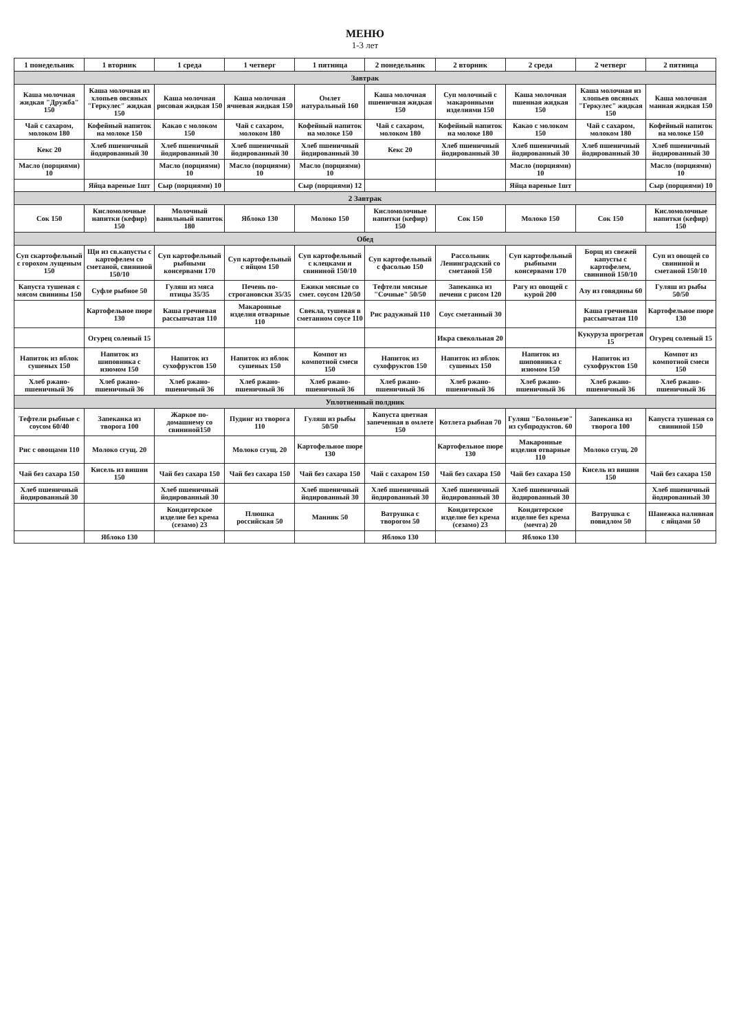МЕНЮ
1-3 лет
| 1 понедельник | 1 вторник | 1 среда | 1 четверг | 1 пятница | 2 понедельник | 2 вторник | 2 среда | 2 четверг | 2 пятница |
| --- | --- | --- | --- | --- | --- | --- | --- | --- | --- |
| Завтрак | | | | | | | | | |
| Каша молочная жидкая "Дружба" 150 | Каша молочная из хлопьев овсяных "Геркулес" жидкая 150 | Каша молочная рисовая жидкая 150 | Каша молочная ячневая жидкая 150 | Омлет натуральный 160 | Каша молочная пшеничная жидкая 150 | Суп молочный с макаронными изделиями 150 | Каша молочная пшенная жидкая 150 | Каша молочная из хлопьев овсяных "Геркулес" жидкая 150 | Каша молочная манная жидкая 150 |
| Чай с сахаром, молоком 180 | Кофейный напиток на молоке 150 | Какао с молоком 150 | Чай с сахаром, молоком 180 | Кофейный напиток на молоке 150 | Чай с сахаром, молоком 180 | Кофейный напиток на молоке 180 | Какао с молоком 150 | Чай с сахаром, молоком 180 | Кофейный напиток на молоке 150 |
| Кекс 20 | Хлеб пшеничный йодированный 30 | Хлеб пшеничный йодированный 30 | Хлеб пшеничный йодированный 30 | Хлеб пшеничный йодированный 30 | Кекс 20 | Хлеб пшеничный йодированный 30 | Хлеб пшеничный йодированный 30 | Хлеб пшеничный йодированный 30 | Хлеб пшеничный йодированный 30 |
| Масло (порциями) 10 | | Масло (порциями) 10 | Масло (порциями) 10 | Масло (порциями) 10 | | | Масло (порциями) 10 | | Масло (порциями) 10 |
| | Яйца вареные 1шт | Сыр (порциями) 10 | | Сыр (порциями) 12 | | | Яйца вареные 1шт | | Сыр (порциями) 10 |
| 2 Завтрак | | | | | | | | | |
| Сок 150 | Кисломолочные напитки (кефир) 150 | Молочный ванильный напиток 180 | Яблоко 130 | Молоко 150 | Кисломолочные напитки (кефир) 150 | Сок 150 | Молоко 150 | Сок 150 | Кисломолочные напитки (кефир) 150 |
| Обед | | | | | | | | | |
| Суп скартофельный с горохом лущеным 150 | Щи из св.капусты с картофелем со сметаной, свининой 150/10 | Суп картофельный рыбными консервами 170 | Суп картофельный с яйцом 150 | Суп картофельный с клецками и свининой 150/10 | Суп картофельный с фасолью 150 | Рассольник Ленинградский со сметаной 150 | Суп картофельный рыбными консервами 170 | Борщ из свежей капусты с картофелем, свининой 150/10 | Суп из овощей со свининой и сметаной 150/10 |
| Капуста тушеная с мясом свинины 150 | Суфле рыбное 50 | Гуляш из мяса птицы 35/35 | Печень по-строгановски 35/35 | Ежики мясные со смет. соусом 120/50 | Тефтели мясные "Сочные" 50/50 | Запеканка из печени с рисом 120 | Рагу из овощей с курой 200 | Азу из говядины 60 | Гуляш из рыбы 50/50 |
| | Картофельное пюре 130 | Каша гречневая рассыпчатая 110 | Макаронные изделия отварные 110 | Свекла, тушеная в сметанном соусе 110 | Рис радужный 110 | Соус сметанный 30 | | Каша гречневая рассыпчатая 110 | Картофельное пюре 130 |
| | Огурец соленый 15 | | | | | Икра свекольная 20 | | Кукуруза прогретая 15 | Огурец соленый 15 |
| Напиток из яблок сушеных 150 | Напиток из шиповника с изюмом 150 | Напиток из сухофруктов 150 | Напиток из яблок сушеных 150 | Компот из компотной смеси 150 | Напиток из сухофруктов 150 | Напиток из яблок сушеных 150 | Напиток из шиповника с изюмом 150 | Напиток из сухофруктов 150 | Компот из компотной смеси 150 |
| Хлеб ржано-пшеничный 36 | Хлеб ржано-пшеничный 36 | Хлеб ржано-пшеничный 36 | Хлеб ржано-пшеничный 36 | Хлеб ржано-пшеничный 36 | Хлеб ржано-пшеничный 36 | Хлеб ржано-пшеничный 36 | Хлеб ржано-пшеничный 36 | Хлеб ржано-пшеничный 36 | Хлеб ржано-пшеничный 36 |
| Уплотненный полдник | | | | | | | | | |
| Тефтели рыбные с соусом 60/40 | Запеканка из творога 100 | Жаркое по-домашнему со свининой150 | Пудинг из творога 110 | Гуляш из рыбы 50/50 | Капуста цветная запеченная в омлете 150 | Котлета рыбная 70 | Гуляш "Болоньезе" из субпродуктов. 60 | Запеканка из творога 100 | Капуста тушеная со свининой 150 |
| Рис с овощами 110 | Молоко сгущ. 20 | | Молоко сгущ. 20 | Картофельное пюре 130 | | Картофельное пюре 130 | Макаронные изделия отварные 110 | Молоко сгущ. 20 | |
| Чай без сахара 150 | Кисель из вишни 150 | Чай без сахара 150 | Чай без сахара 150 | Чай без сахара 150 | Чай с сахаром 150 | Чай без сахара 150 | Чай без сахара 150 | Кисель из вишни 150 | Чай без сахара 150 |
| Хлеб пшеничный йодированный 30 | | Хлеб пшеничный йодированный 30 | | Хлеб пшеничный йодированный 30 | Хлеб пшеничный йодированный 30 | Хлеб пшеничный йодированный 30 | Хлеб пшеничный йодированный 30 | | Хлеб пшеничный йодированный 30 |
| | | Кондитерское изделие без крема (сезамо) 23 | Плюшка российская 50 | Манник 50 | Ватрушка с творогом 50 | Кондитерское изделие без крема (сезамо) 23 | Кондитерское изделие без крема (мечта) 20 | Ватрушка с повидлом 50 | Шанежка наливная с яйцами 50 |
| | Яблоко 130 | | | | Яблоко 130 | | Яблоко 130 | | |